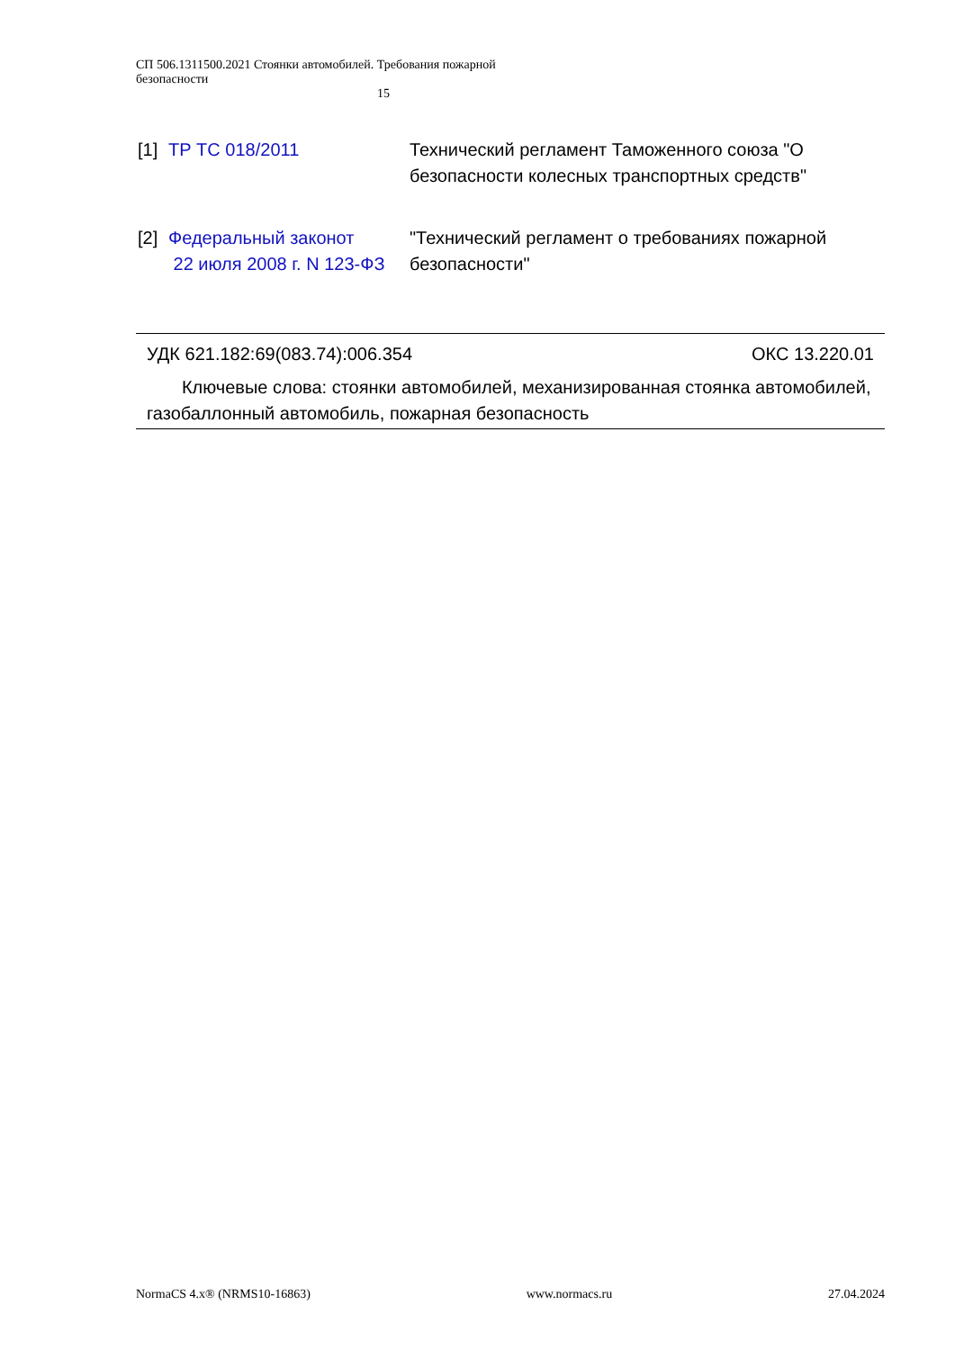СП 506.1311500.2021 Стоянки автомобилей. Требования пожарной безопасности
15
[1] ТР ТС 018/2011 Технический регламент Таможенного союза "О безопасности колесных транспортных средств"
[2] Федеральный законот
22 июля 2008 г. N 123-ФЗ "Технический регламент о требованиях пожарной безопасности"
УДК 621.182:69(083.74):006.354 ОКС 13.220.01
Ключевые слова: стоянки автомобилей, механизированная стоянка автомобилей, газобаллонный автомобиль, пожарная безопасность
NormaCS 4.x® (NRMS10-16863) www.normacs.ru 27.04.2024